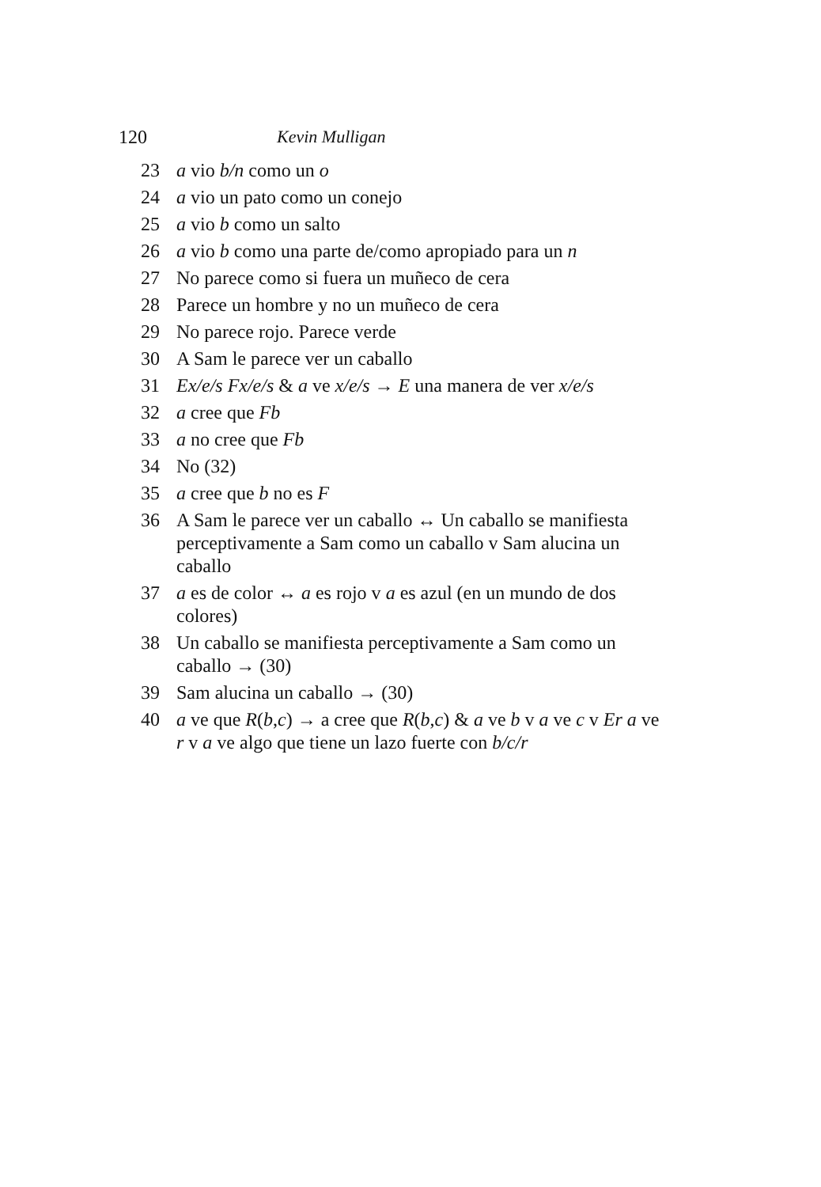120 Kevin Mulligan
23 a vio b/n como un o
24 a vio un pato como un conejo
25 a vio b como un salto
26 a vio b como una parte de/como apropiado para un n
27 No parece como si fuera un muñeco de cera
28 Parece un hombre y no un muñeco de cera
29 No parece rojo. Parece verde
30 A Sam le parece ver un caballo
31 Ex/e/s Fx/e/s & a ve x/e/s → E una manera de ver x/e/s
32 a cree que Fb
33 a no cree que Fb
34 No (32)
35 a cree que b no es F
36 A Sam le parece ver un caballo ↔ Un caballo se manifiesta perceptivamente a Sam como un caballo v Sam alucina un caballo
37 a es de color ↔ a es rojo v a es azul (en un mundo de dos colores)
38 Un caballo se manifiesta perceptivamente a Sam como un caballo → (30)
39 Sam alucina un caballo → (30)
40 a ve que R(b,c) → a cree que R(b,c) & a ve b v a ve c v Er a ve r v a ve algo que tiene un lazo fuerte con b/c/r